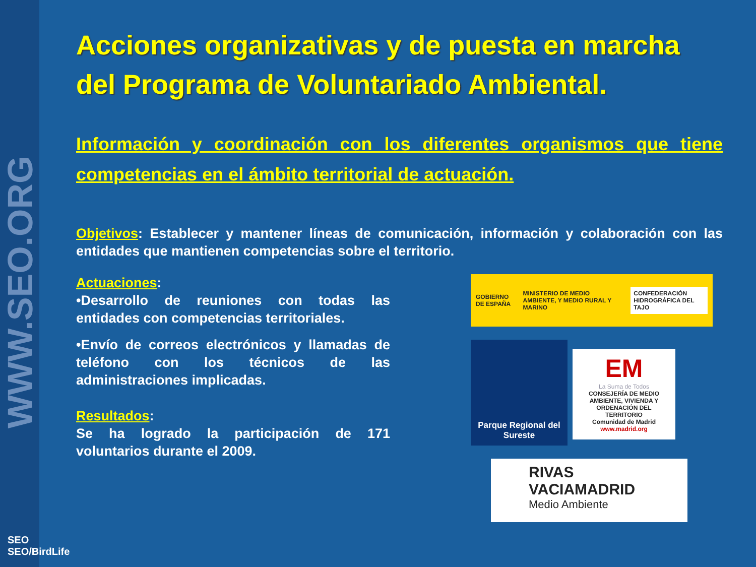WWW.SEO.ORG
Acciones organizativas y de puesta en marcha del Programa de Voluntariado Ambiental.
Información y coordinación con los diferentes organismos que tiene competencias en el ámbito territorial de actuación.
Objetivos: Establecer y mantener líneas de comunicación, información y colaboración con las entidades que mantienen competencias sobre el territorio.
Actuaciones:
•Desarrollo de reuniones con todas las entidades con competencias territoriales.
•Envío de correos electrónicos y llamadas de teléfono con los técnicos de las administraciones implicadas.
Resultados:
Se ha logrado la participación de 171 voluntarios durante el 2009.
GOBIERNO DE ESPAÑA MINISTERIO DE MEDIO AMBIENTE, Y MEDIO RURAL Y MARINO CONFEDERACIÓN HIDROGRÁFICA DEL TAJO
Parque Regional del Sureste
EM
La Suma de Todos
CONSEJERÍA DE MEDIO AMBIENTE, VIVIENDA Y ORDENACIÓN DEL TERRITORIO
Comunidad de Madrid
www.madrid.org
RIVAS VACIAMADRID
Medio Ambiente
SEO
SEO/BirdLife